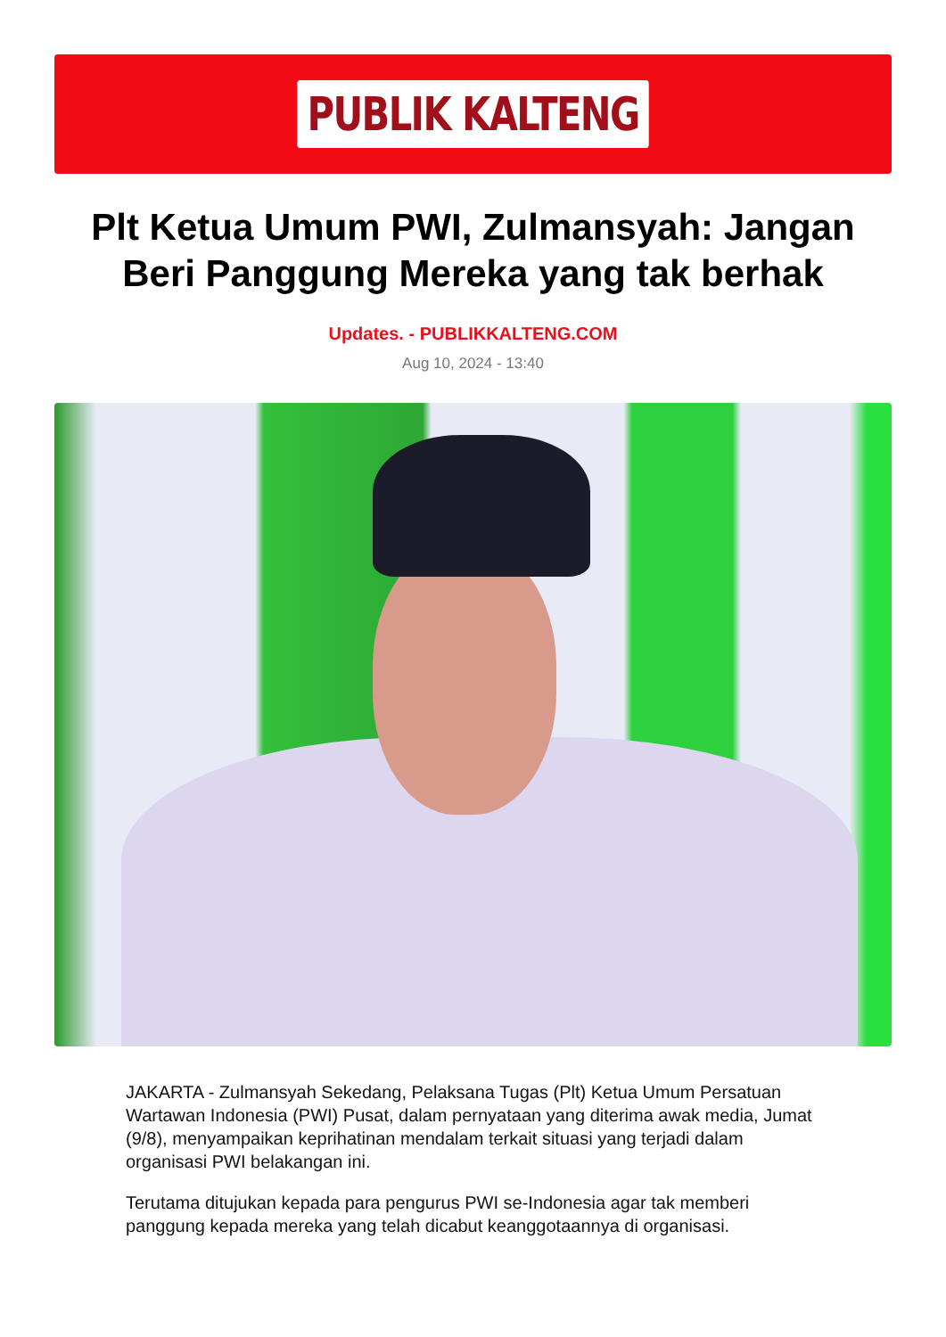PUBLIK KALTENG
Plt Ketua Umum PWI, Zulmansyah: Jangan Beri Panggung Mereka yang tak berhak
Updates. - PUBLIKKALTENG.COM
Aug 10, 2024 - 13:40
JAKARTA - Zulmansyah Sekedang, Pelaksana Tugas (Plt) Ketua Umum Persatuan Wartawan Indonesia (PWI) Pusat, dalam pernyataan yang diterima awak media, Jumat (9/8), menyampaikan keprihatinan mendalam terkait situasi yang terjadi dalam organisasi PWI belakangan ini.
Terutama ditujukan kepada para pengurus PWI se-Indonesia agar tak memberi panggung kepada mereka yang telah dicabut keanggotaannya di organisasi.